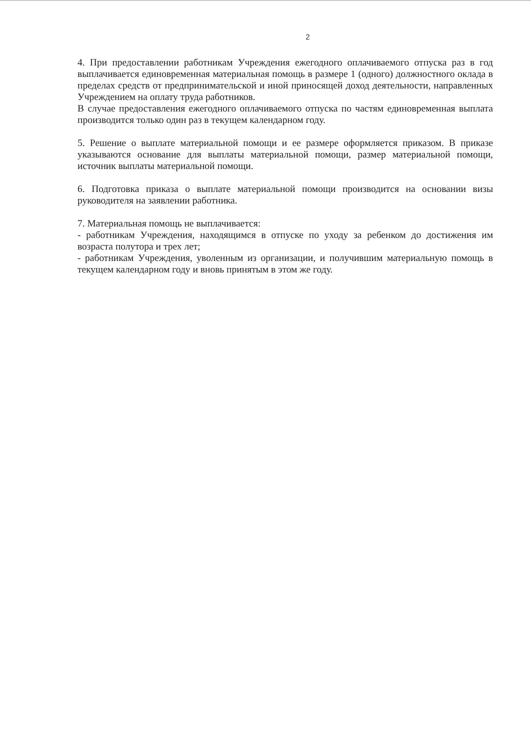2
4. При предоставлении работникам Учреждения ежегодного оплачиваемого отпуска раз в год выплачивается единовременная материальная помощь в размере 1 (одного) должностного оклада в пределах средств от предпринимательской и иной приносящей доход деятельности, направленных Учреждением на оплату труда работников.
В случае предоставления ежегодного оплачиваемого отпуска по частям единовременная выплата производится только один раз в текущем календарном году.
5. Решение о выплате материальной помощи и ее размере оформляется приказом. В приказе указываются основание для выплаты материальной помощи, размер материальной помощи, источник выплаты материальной помощи.
6. Подготовка приказа о выплате материальной помощи производится на основании визы руководителя на заявлении работника.
7. Материальная помощь не выплачивается:
- работникам Учреждения, находящимся в отпуске по уходу за ребенком до достижения им возраста полутора и трех лет;
- работникам Учреждения, уволенным из организации, и получившим материальную помощь в текущем календарном году и вновь принятым в этом же году.